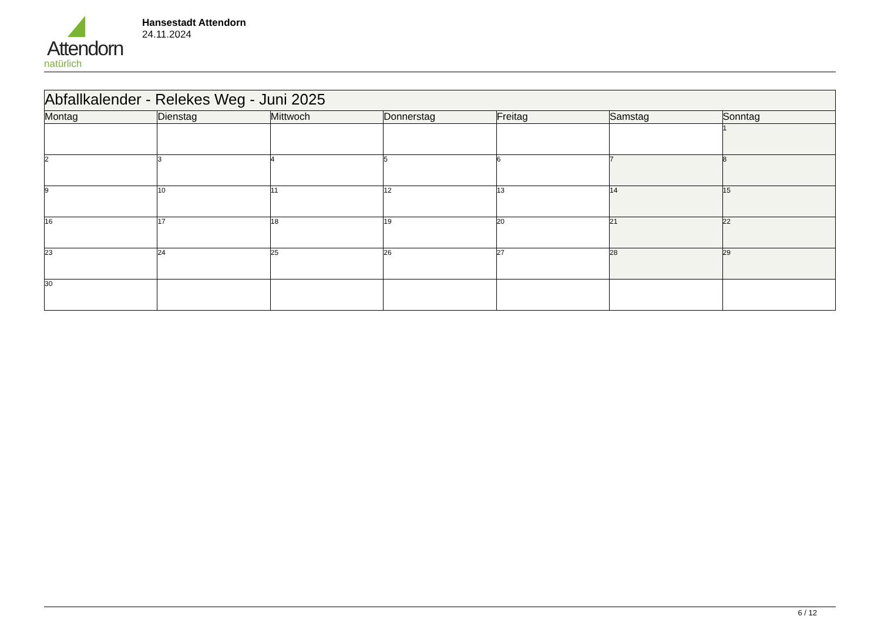Attendorn
natürlich
Hansestadt Attendorn
24.11.2024
| Abfallkalender - Relekes Weg - Juni 2025 | | | | | | |
| Montag | Dienstag | Mittwoch | Donnerstag | Freitag | Samstag | Sonntag |
| | | | | | | 1 |
| 2 | 3 | 4 | 5 | 6 | 7 | 8 |
| 9 | 10 | 11 | 12 | 13 | 14 | 15 |
| 16 | 17 | 18 | 19 | 20 | 21 | 22 |
| 23 | 24 | 25 | 26 | 27 | 28 | 29 |
| 30 | | | | | | |
6 / 12